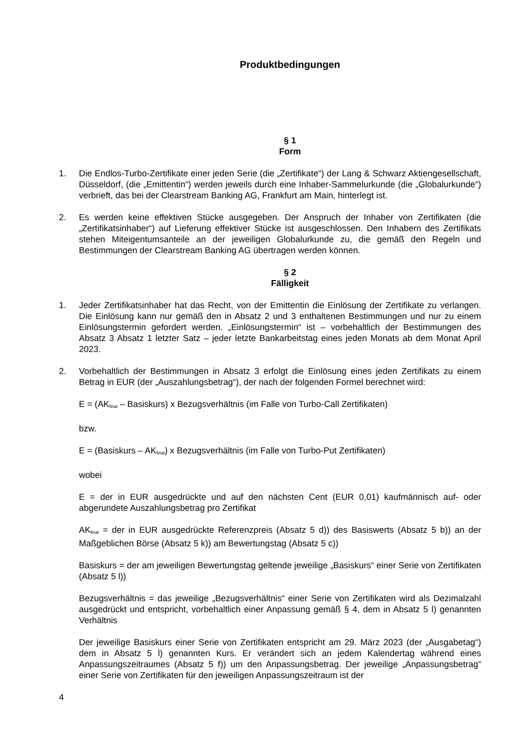Produktbedingungen
§ 1
Form
1. Die Endlos-Turbo-Zertifikate einer jeden Serie (die „Zertifikate“) der Lang & Schwarz Aktiengesellschaft, Düsseldorf, (die „Emittentin“) werden jeweils durch eine Inhaber-Sammelurkunde (die „Globalurkunde“) verbrieft, das bei der Clearstream Banking AG, Frankfurt am Main, hinterlegt ist.
2. Es werden keine effektiven Stücke ausgegeben. Der Anspruch der Inhaber von Zertifikaten (die „Zertifikatsinhaber“) auf Lieferung effektiver Stücke ist ausgeschlossen. Den Inhabern des Zertifikats stehen Miteigentumsanteile an der jeweiligen Globalurkunde zu, die gemäß den Regeln und Bestimmungen der Clearstream Banking AG übertragen werden können.
§ 2
Fälligkeit
1. Jeder Zertifikatsinhaber hat das Recht, von der Emittentin die Einlösung der Zertifikate zu verlangen. Die Einlösung kann nur gemäß den in Absatz 2 und 3 enthaltenen Bestimmungen und nur zu einem Einlösungstermin gefordert werden. „Einlösungstermin“ ist – vorbehaltlich der Bestimmungen des Absatz 3 Absatz 1 letzter Satz – jeder letzte Bankarbeitstag eines jeden Monats ab dem Monat April 2023.
2. Vorbehaltlich der Bestimmungen in Absatz 3 erfolgt die Einlösung eines jeden Zertifikats zu einem Betrag in EUR (der „Auszahlungsbetrag“), der nach der folgenden Formel berechnet wird:
E = (AK<sub>final</sub> – Basiskurs) x Bezugsverhältnis (im Falle von Turbo-Call Zertifikaten)
bzw.
E = (Basiskurs – AK<sub>final</sub>) x Bezugsverhältnis (im Falle von Turbo-Put Zertifikaten)
wobei
E = der in EUR ausgedrückte und auf den nächsten Cent (EUR 0,01) kaufmännisch auf- oder abgerundete Auszahlungsbetrag pro Zertifikat
AK<sub>final</sub> = der in EUR ausgedrückte Referenzpreis (Absatz 5 d)) des Basiswerts (Absatz 5 b)) an der Maßgeblichen Börse (Absatz 5 k)) am Bewertungstag (Absatz 5 c))
Basiskurs = der am jeweiligen Bewertungstag geltende jeweilige „Basiskurs“ einer Serie von Zertifikaten (Absatz 5 l))
Bezugsverhältnis = das jeweilige „Bezugsverhältnis“ einer Serie von Zertifikaten wird als Dezimalzahl ausgedrückt und entspricht, vorbehaltlich einer Anpassung gemäß § 4, dem in Absatz 5 l) genannten Verhältnis
Der jeweilige Basiskurs einer Serie von Zertifikaten entspricht am 29. März 2023 (der „Ausgabetag“) dem in Absatz 5 l) genannten Kurs. Er verändert sich an jedem Kalendertag während eines Anpassungszeitraumes (Absatz 5 f)) um den Anpassungsbetrag. Der jeweilige „Anpassungsbetrag“ einer Serie von Zertifikaten für den jeweiligen Anpassungszeitraum ist der
4